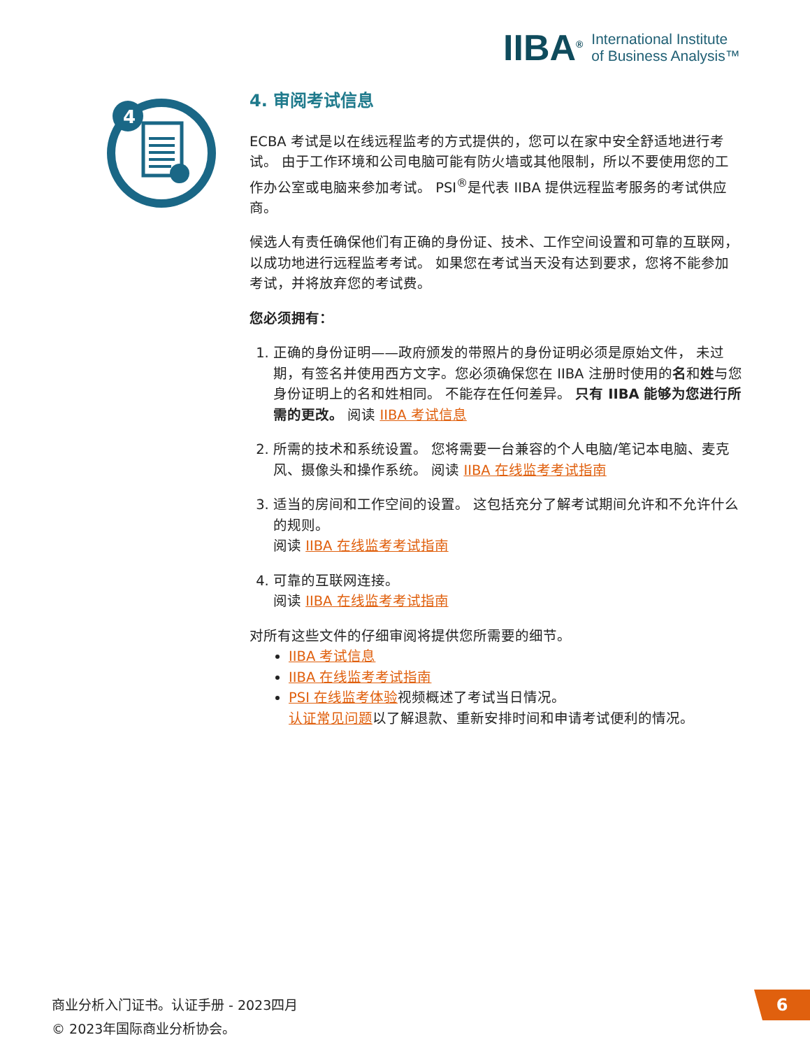IIBA<sup>®</sup>
International Institute
of Business Analysis™
4
4. 审阅考试信息
ECBA 考试是以在线远程监考的方式提供的，您可以在家中安全舒适地进行考试。 由于工作环境和公司电脑可能有防火墙或其他限制，所以不要使用您的工作办公室或电脑来参加考试。 PSI<sup>®</sup>是代表 IIBA 提供远程监考服务的考试供应商。
候选人有责任确保他们有正确的身份证、技术、工作空间设置和可靠的互联网，以成功地进行远程监考考试。 如果您在考试当天没有达到要求，您将不能参加考试，并将放弃您的考试费。
您必须拥有：
1. 正确的身份证明——政府颁发的带照片的身份证明必须是原始文件， 未过期，有签名并使用西方文字。您必须确保您在 IIBA 注册时使用的名和姓与您身份证明上的名和姓相同。 不能存在任何差异。 只有 IIBA 能够为您进行所需的更改。 阅读 IIBA 考试信息
2. 所需的技术和系统设置。 您将需要一台兼容的个人电脑/笔记本电脑、麦克风、摄像头和操作系统。 阅读 IIBA 在线监考考试指南
3. 适当的房间和工作空间的设置。 这包括充分了解考试期间允许和不允许什么的规则。
阅读 IIBA 在线监考考试指南
4. 可靠的互联网连接。
阅读 IIBA 在线监考考试指南
对所有这些文件的仔细审阅将提供您所需要的细节。
IIBA 考试信息
IIBA 在线监考考试指南
PSI 在线监考体验视频概述了考试当日情况。
认证常见问题以了解退款、重新安排时间和申请考试便利的情况。
商业分析入门证书。认证手册 - 2023四月
© 2023年国际商业分析协会。
6